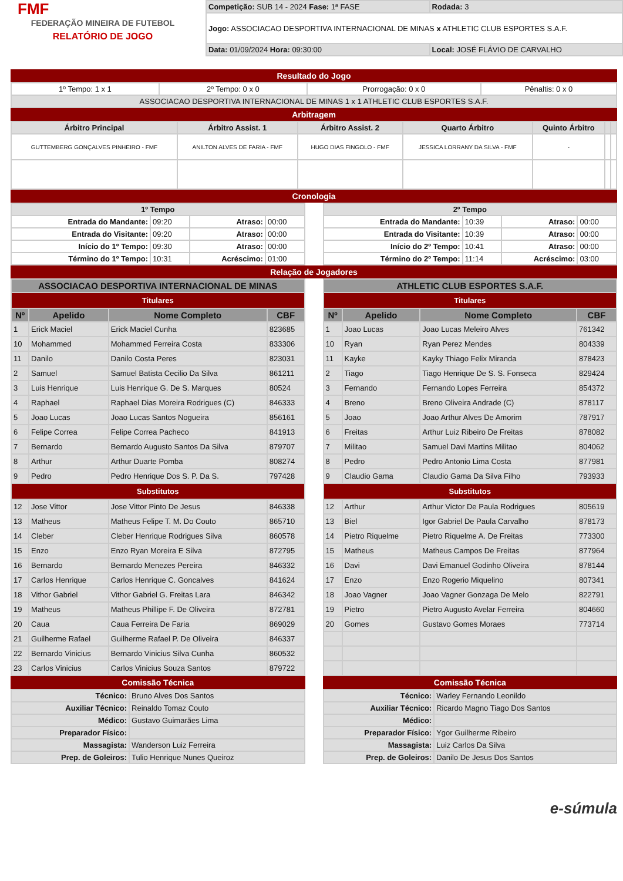FMF
FEDERAÇÃO MINEIRA DE FUTEBOL
RELATÓRIO DE JOGO
| Competição: SUB 14 - 2024 Fase: 1ª FASE | Rodada: 3 |
| Jogo: ASSOCIACAO DESPORTIVA INTERNACIONAL DE MINAS x ATHLETIC CLUB ESPORTES S.A.F. | |
| Data: 01/09/2024 Hora: 09:30:00 | Local: JOSÉ FLÁVIO DE CARVALHO |
Resultado do Jogo
| 1º Tempo: 1 x 1 | 2º Tempo: 0 x 0 | Prorrogação: 0 x 0 | Pênaltis: 0 x 0 |
| ASSOCIACAO DESPORTIVA INTERNACIONAL DE MINAS 1 x 1 ATHLETIC CLUB ESPORTES S.A.F. | | | |
Arbitragem
| Árbitro Principal | Árbitro Assist. 1 | Árbitro Assist. 2 | Quarto Árbitro | Quinto Árbitro | | |
| --- | --- | --- | --- | --- | --- | --- |
| GUTTEMBERG GONÇALVES PINHEIRO - FMF | ANILTON ALVES DE FARIA - FMF | HUGO DIAS FINGOLO - FMF | JESSICA LORRANY DA SILVA - FMF | - | | |
Cronologia
| 1º Tempo | | | |
| --- | --- | --- | --- |
| Entrada do Mandante: | 09:20 | Atraso: | 00:00 |
| Entrada do Visitante: | 09:20 | Atraso: | 00:00 |
| Início do 1º Tempo: | 09:30 | Atraso: | 00:00 |
| Término do 1º Tempo: | 10:31 | Acréscimo: | 01:00 |
| 2º Tempo | | | |
| --- | --- | --- | --- |
| Entrada do Mandante: | 10:39 | Atraso: | 00:00 |
| Entrada do Visitante: | 10:39 | Atraso: | 00:00 |
| Início do 2º Tempo: | 10:41 | Atraso: | 00:00 |
| Término do 2º Tempo: | 11:14 | Acréscimo: | 03:00 |
Relação de Jogadores
| ASSOCIACAO DESPORTIVA INTERNACIONAL DE MINAS | | | |
| --- | --- | --- | --- |
| Titulares | | | |
| Nº | Apelido | Nome Completo | CBF |
| 1 | Erick Maciel | Erick Maciel Cunha | 823685 |
| 10 | Mohammed | Mohammed Ferreira Costa | 833306 |
| 11 | Danilo | Danilo Costa Peres | 823031 |
| 2 | Samuel | Samuel Batista Cecilio Da Silva | 861211 |
| 3 | Luis Henrique | Luis Henrique G. De S. Marques | 80524 |
| 4 | Raphael | Raphael Dias Moreira Rodrigues (C) | 846333 |
| 5 | Joao Lucas | Joao Lucas Santos Nogueira | 856161 |
| 6 | Felipe Correa | Felipe Correa Pacheco | 841913 |
| 7 | Bernardo | Bernardo Augusto Santos Da Silva | 879707 |
| 8 | Arthur | Arthur Duarte Pomba | 808274 |
| 9 | Pedro | Pedro Henrique Dos S. P. Da S. | 797428 |
| Substitutos | | | |
| 12 | Jose Vittor | Jose Vittor Pinto De Jesus | 846338 |
| 13 | Matheus | Matheus Felipe T. M. Do Couto | 865710 |
| 14 | Cleber | Cleber Henrique Rodrigues Silva | 860578 |
| 15 | Enzo | Enzo Ryan Moreira E Silva | 872795 |
| 16 | Bernardo | Bernardo Menezes Pereira | 846332 |
| 17 | Carlos Henrique | Carlos Henrique C. Goncalves | 841624 |
| 18 | Vithor Gabriel | Vithor Gabriel G. Freitas Lara | 846342 |
| 19 | Matheus | Matheus Phillipe F. De Oliveira | 872781 |
| 20 | Caua | Caua Ferreira De Faria | 869029 |
| 21 | Guilherme Rafael | Guilherme Rafael P. De Oliveira | 846337 |
| 22 | Bernardo Vinicius | Bernardo Vinicius Silva Cunha | 860532 |
| 23 | Carlos Vinicius | Carlos Vinicius Souza Santos | 879722 |
Comissão Técnica
| Técnico: | Bruno Alves Dos Santos |
| Auxiliar Técnico: | Reinaldo Tomaz Couto |
| Médico: | Gustavo Guimarães Lima |
| Preparador Físico: | |
| Massagista: | Wanderson Luiz Ferreira |
| Prep. de Goleiros: | Tulio Henrique Nunes Queiroz |
| ATHLETIC CLUB ESPORTES S.A.F. | | | |
| --- | --- | --- | --- |
| Titulares | | | |
| Nº | Apelido | Nome Completo | CBF |
| 1 | Joao Lucas | Joao Lucas Meleiro Alves | 761342 |
| 10 | Ryan | Ryan Perez Mendes | 804339 |
| 11 | Kayke | Kayky Thiago Felix Miranda | 878423 |
| 2 | Tiago | Tiago Henrique De S. S. Fonseca | 829424 |
| 3 | Fernando | Fernando Lopes Ferreira | 854372 |
| 4 | Breno | Breno Oliveira Andrade (C) | 878117 |
| 5 | Joao | Joao Arthur Alves De Amorim | 787917 |
| 6 | Freitas | Arthur Luiz Ribeiro De Freitas | 878082 |
| 7 | Militao | Samuel Davi Martins Militao | 804062 |
| 8 | Pedro | Pedro Antonio Lima Costa | 877981 |
| 9 | Claudio Gama | Claudio Gama Da Silva Filho | 793933 |
| Substitutos | | | |
| 12 | Arthur | Arthur Victor De Paula Rodrigues | 805619 |
| 13 | Biel | Igor Gabriel De Paula Carvalho | 878173 |
| 14 | Pietro Riquelme | Pietro Riquelme A. De Freitas | 773300 |
| 15 | Matheus | Matheus Campos De Freitas | 877964 |
| 16 | Davi | Davi Emanuel Godinho Oliveira | 878144 |
| 17 | Enzo | Enzo Rogerio Miquelino | 807341 |
| 18 | Joao Vagner | Joao Vagner Gonzaga De Melo | 822791 |
| 19 | Pietro | Pietro Augusto Avelar Ferreira | 804660 |
| 20 | Gomes | Gustavo Gomes Moraes | 773714 |
Comissão Técnica
| Técnico: | Warley Fernando Leonildo |
| Auxiliar Técnico: | Ricardo Magno Tiago Dos Santos |
| Médico: | |
| Preparador Físico: | Ygor Guilherme Ribeiro |
| Massagista: | Luiz Carlos Da Silva |
| Prep. de Goleiros: | Danilo De Jesus Dos Santos |
e-súmula